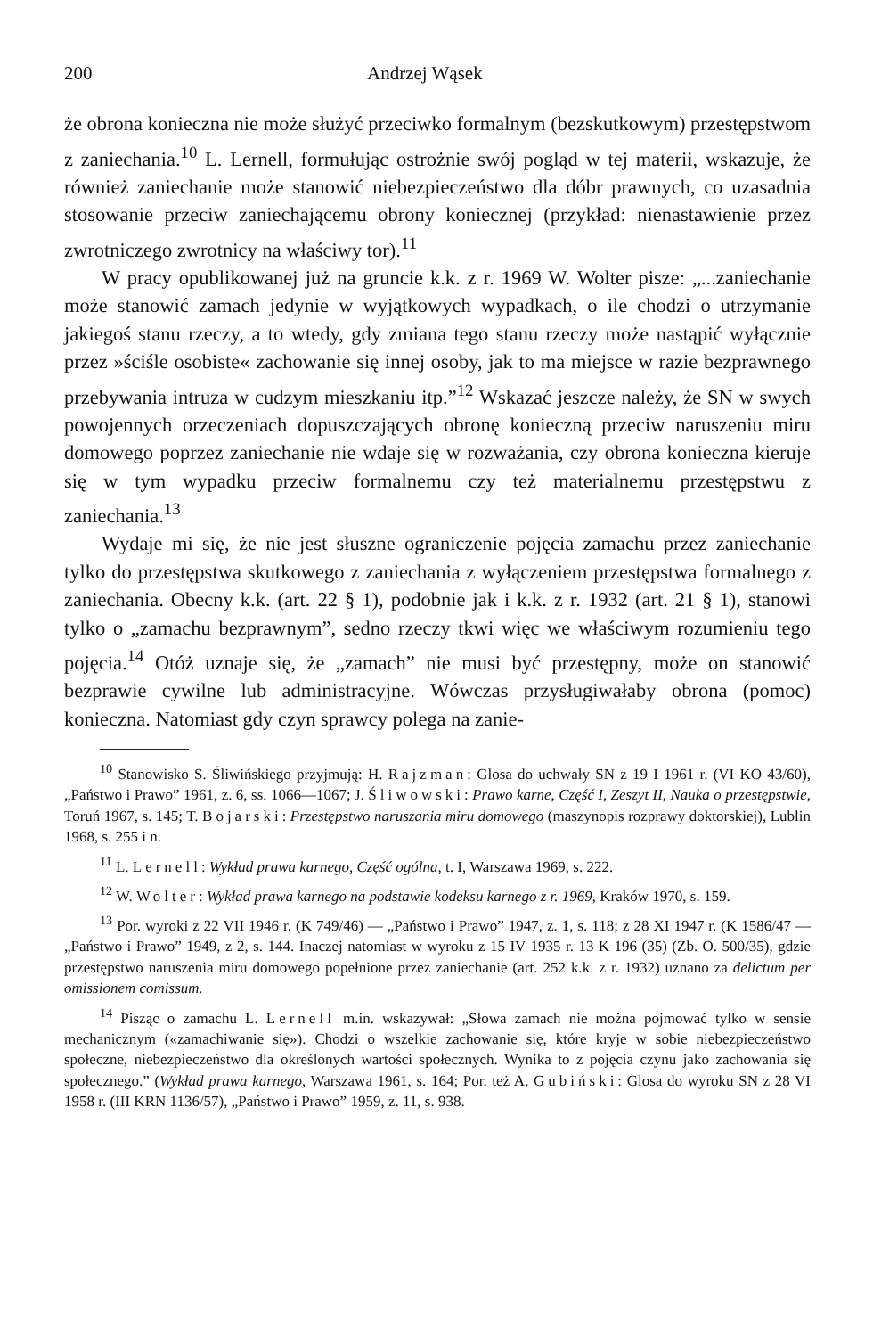200 Andrzej Wąsek
że obrona konieczna nie może służyć przeciwko formalnym (bezskutkowym) przestępstwom z zaniechania.<sup>10</sup> L. Lernell, formułując ostrożnie swój pogląd w tej materii, wskazuje, że również zaniechanie może stanowić niebezpieczeństwo dla dóbr prawnych, co uzasadnia stosowanie przeciw zaniechającemu obrony koniecznej (przykład: nienastawienie przez zwrotniczego zwrotnicy na właściwy tor).<sup>11</sup>
W pracy opublikowanej już na gruncie k.k. z r. 1969 W. Wolter pisze: „...zaniechanie może stanowić zamach jedynie w wyjątkowych wypadkach, o ile chodzi o utrzymanie jakiegoś stanu rzeczy, a to wtedy, gdy zmiana tego stanu rzeczy może nastąpić wyłącznie przez »ściśle osobiste« zachowanie się innej osoby, jak to ma miejsce w razie bezprawnego przebywania intruza w cudzym mieszkaniu itp.”<sup>12</sup> Wskazać jeszcze należy, że SN w swych powojennych orzeczeniach dopuszczających obronę konieczną przeciw naruszeniu miru domowego poprzez zaniechanie nie wdaje się w rozważania, czy obrona konieczna kieruje się w tym wypadku przeciw formalnemu czy też materialnemu przestępstwu z zaniechania.<sup>13</sup>
Wydaje mi się, że nie jest słuszne ograniczenie pojęcia zamachu przez zaniechanie tylko do przestępstwa skutkowego z zaniechania z wyłączeniem przestępstwa formalnego z zaniechania. Obecny k.k. (art. 22 § 1), podobnie jak i k.k. z r. 1932 (art. 21 § 1), stanowi tylko o „zamachu bezprawnym”, sedno rzeczy tkwi więc we właściwym rozumieniu tego pojęcia.<sup>14</sup> Otóż uznaje się, że „zamach” nie musi być przestępny, może on stanowić bezprawie cywilne lub administracyjne. Wówczas przysługiwałaby obrona (pomoc) konieczna. Natomiast gdy czyn sprawcy polega na zanie-
<sup>10</sup> Stanowisko S. Śliwińskiego przyjmują: H. Rajzman: Glosa do uchwały SN z 19 I 1961 r. (VI KO 43/60), „Państwo i Prawo” 1961, z. 6, ss. 1066—1067; J. Śliwowski: Prawo karne, Część I, Zeszyt II, Nauka o przestępstwie, Toruń 1967, s. 145; T. Bojarski: Przestępstwo naruszania miru domowego (maszynopis rozprawy doktorskiej), Lublin 1968, s. 255 i n.
<sup>11</sup> L. Lernell: Wykład prawa karnego, Część ogólna, t. I, Warszawa 1969, s. 222.
<sup>12</sup> W. Wolter: Wykład prawa karnego na podstawie kodeksu karnego z r. 1969, Kraków 1970, s. 159.
<sup>13</sup> Por. wyroki z 22 VII 1946 r. (K 749/46) — „Państwo i Prawo” 1947, z. 1, s. 118; z 28 XI 1947 r. (K 1586/47 — „Państwo i Prawo” 1949, z 2, s. 144. Inaczej natomiast w wyroku z 15 IV 1935 r. 13 K 196 (35) (Zb. O. 500/35), gdzie przestępstwo naruszenia miru domowego popełnione przez zaniechanie (art. 252 k.k. z r. 1932) uznano za delictum per omissionem comissum.
<sup>14</sup> Pisząc o zamachu L. Lernell m.in. wskazywał: „Słowa zamach nie można pojmować tylko w sensie mechanicznym («zamachiwanie się»). Chodzi o wszelkie zachowanie się, które kryje w sobie niebezpieczeństwo społeczne, niebezpieczeństwo dla określonych wartości społecznych. Wynika to z pojęcia czynu jako zachowania się społecznego.” (Wykład prawa karnego, Warszawa 1961, s. 164; Por. też A. Gubiński: Glosa do wyroku SN z 28 VI 1958 r. (III KRN 1136/57), „Państwo i Prawo” 1959, z. 11, s. 938.